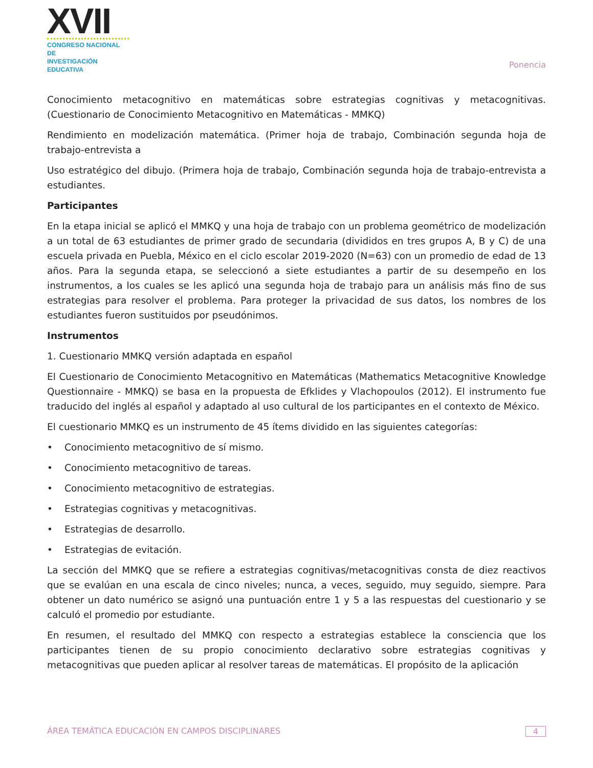☺XVII
CONGRESO NACIONAL DE
INVESTIGACIÓN EDUCATIVA
Ponencia
Conocimiento metacognitivo en matemáticas sobre estrategias cognitivas y metacognitivas. (Cuestionario de Conocimiento Metacognitivo en Matemáticas - MMKQ)
Rendimiento en modelización matemática. (Primer hoja de trabajo, Combinación segunda hoja de trabajo-entrevista a
Uso estratégico del dibujo. (Primera hoja de trabajo, Combinación segunda hoja de trabajo-entrevista a estudiantes.
Participantes
En la etapa inicial se aplicó el MMKQ y una hoja de trabajo con un problema geométrico de modelización a un total de 63 estudiantes de primer grado de secundaria (divididos en tres grupos A, B y C) de una escuela privada en Puebla, México en el ciclo escolar 2019-2020 (N=63) con un promedio de edad de 13 años. Para la segunda etapa, se seleccionó a siete estudiantes a partir de su desempeño en los instrumentos, a los cuales se les aplicó una segunda hoja de trabajo para un análisis más fino de sus estrategias para resolver el problema. Para proteger la privacidad de sus datos, los nombres de los estudiantes fueron sustituidos por pseudónimos.
Instrumentos
1. Cuestionario MMKQ versión adaptada en español
El Cuestionario de Conocimiento Metacognitivo en Matemáticas (Mathematics Metacognitive Knowledge Questionnaire - MMKQ) se basa en la propuesta de Efklides y Vlachopoulos (2012). El instrumento fue traducido del inglés al español y adaptado al uso cultural de los participantes en el contexto de México.
El cuestionario MMKQ es un instrumento de 45 ítems dividido en las siguientes categorías:
• Conocimiento metacognitivo de sí mismo.
• Conocimiento metacognitivo de tareas.
• Conocimiento metacognitivo de estrategias.
• Estrategias cognitivas y metacognitivas.
• Estrategias de desarrollo.
• Estrategias de evitación.
La sección del MMKQ que se refiere a estrategias cognitivas/metacognitivas consta de diez reactivos que se evalúan en una escala de cinco niveles; nunca, a veces, seguido, muy seguido, siempre. Para obtener un dato numérico se asignó una puntuación entre 1 y 5 a las respuestas del cuestionario y se calculó el promedio por estudiante.
En resumen, el resultado del MMKQ con respecto a estrategias establece la consciencia que los participantes tienen de su propio conocimiento declarativo sobre estrategias cognitivas y metacognitivas que pueden aplicar al resolver tareas de matemáticas. El propósito de la aplicación
ÁREA TEMÁTICA EDUCACIÓN EN CAMPOS DISCIPLINARES 4